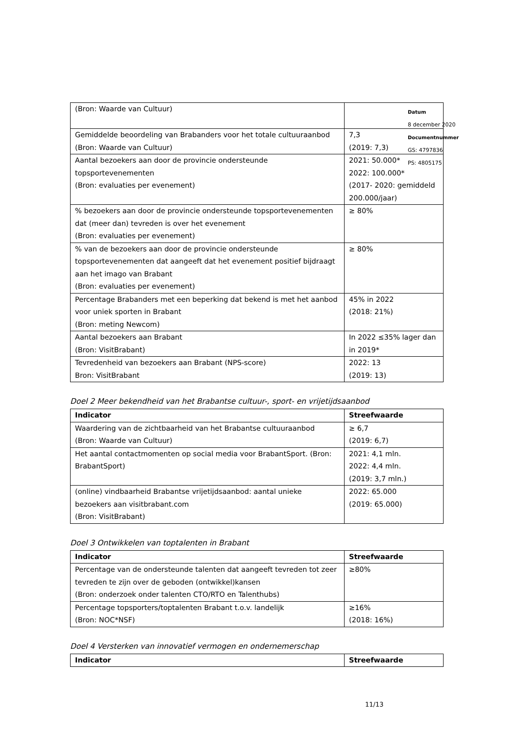| (Bron: Waarde van Cultuur) | |
| Gemiddelde beoordeling van Brabanders voor het totale cultuuraanbod (Bron: Waarde van Cultuur) | 7,3 (2019: 7,3) |
| Aantal bezoekers aan door de provincie ondersteunde topsportevenementen (Bron: evaluaties per evenement) | 2021: 50.000* 2022: 100.000* (2017- 2020: gemiddeld 200.000/jaar) |
| % bezoekers aan door de provincie ondersteunde topsportevenementen dat (meer dan) tevreden is over het evenement (Bron: evaluaties per evenement) | ≥ 80% |
| % van de bezoekers aan door de provincie ondersteunde topsportevenementen dat aangeeft dat het evenement positief bijdraagt aan het imago van Brabant (Bron: evaluaties per evenement) | ≥ 80% |
| Percentage Brabanders met een beperking dat bekend is met het aanbod voor uniek sporten in Brabant (Bron: meting Newcom) | 45% in 2022 (2018: 21%) |
| Aantal bezoekers aan Brabant (Bron: VisitBrabant) | In 2022 ≤35% lager dan in 2019* |
| Tevredenheid van bezoekers aan Brabant (NPS-score) Bron: VisitBrabant | 2022: 13 (2019: 13) |
Doel 2 Meer bekendheid van het Brabantse cultuur-, sport- en vrijetijdsaanbod
| Indicator | Streefwaarde |
| --- | --- |
| Waardering van de zichtbaarheid van het Brabantse cultuuraanbod (Bron: Waarde van Cultuur) | ≥ 6,7 (2019: 6,7) |
| Het aantal contactmomenten op social media voor BrabantSport. (Bron: BrabantSport) | 2021: 4,1 mln. 2022: 4,4 mln. (2019: 3,7 mln.) |
| (online) vindbaarheid Brabantse vrijetijdsaanbod: aantal unieke bezoekers aan visitbrabant.com (Bron: VisitBrabant) | 2022: 65.000 (2019: 65.000) |
Doel 3 Ontwikkelen van toptalenten in Brabant
| Indicator | Streefwaarde |
| --- | --- |
| Percentage van de ondersteunde talenten dat aangeeft tevreden tot zeer tevreden te zijn over de geboden (ontwikkel)kansen (Bron: onderzoek onder talenten CTO/RTO en Talenthubs) | ≥80% |
| Percentage topsporters/toptalenten Brabant t.o.v. landelijk (Bron: NOC*NSF) | ≥16% (2018: 16%) |
Doel 4 Versterken van innovatief vermogen en ondernemerschap
| Indicator | Streefwaarde |
| --- | --- |
Datum
8 december 2020
Documentnummer
GS: 4797836
PS: 4805175
11/13